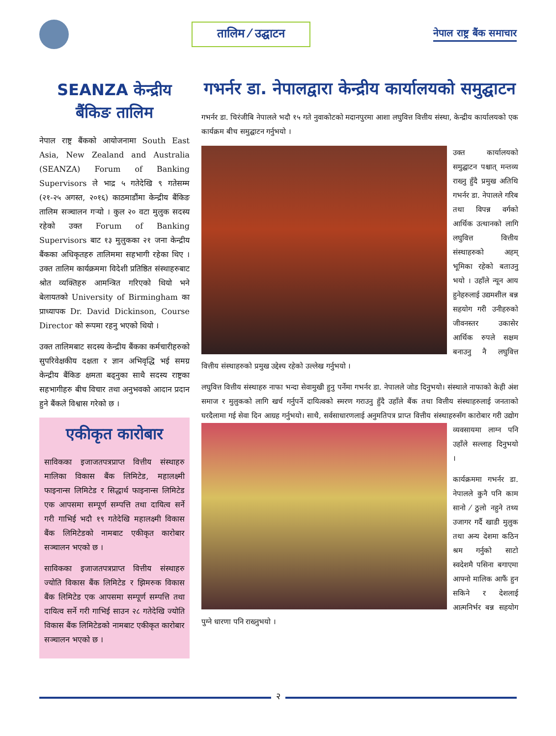तालिम ⁄ उद्घाटन
नेपाल राष्ट्र बैंक समाचार
SEANZA केन्द्रीय बैंकिङ तालिम
नेपाल राष्ट्र बैंकको आयोजनामा South East Asia, New Zealand and Australia (SEANZA) Forum of Banking Supervisors ले भाद्र ५ गतेदेखि ९ गतेसम्म (२१-२५ अगस्त, २०१६) काठमाडौंमा केन्द्रीय बैंकिङ तालिम सञ्चालन गर्‍यो । कुल २० वटा मुलुक सदस्य रहेको उक्त Forum of Banking Supervisors बाट १३ मुलुकका २१ जना केन्द्रीय बैंकका अधिकृतहरु तालिममा सहभागी रहेका थिए । उक्त तालिम कार्यक्रममा विदेशी प्रतिष्ठित संस्थाहरुबाट श्रोत व्यक्तिहरु आमन्त्रित गरिएको थियो भने बेलायतको University of Birmingham का प्राध्यापक Dr. David Dickinson, Course Director को रूपमा रहनु भएको थियो ।
उक्त तालिमबाट सदस्य केन्द्रीय बैंकका कर्मचारीहरुको सुपरिवेक्षकीय दक्षता र ज्ञान अभिवृद्धि भई समग्र केन्द्रीय बैंकिङ क्षमता बढ्नुका साथै सदस्य राष्ट्रका सहभागीहरु बीच विचार तथा अनुभवको आदान प्रदान हुने बैंकले विश्वास गरेको छ ।
एकीकृत कारोबार
साविकका इजाजतपत्रप्राप्त वित्तीय संस्थाहरु मालिका विकास बैंक लिमिटेड, महालक्ष्मी फाइनान्स लिमिटेड र सिद्धार्थ फाइनान्स लिमिटेड एक आपसमा सम्पूर्ण सम्पत्ति तथा दायित्व सर्ने गरी गाभिई भदौ १९ गतेदेखि महालक्ष्मी विकास बैंक लिमिटेडको नामबाट एकीकृत कारोबार सञ्चालन भएको छ ।
साविकका इजाजतपत्रप्राप्त वित्तीय संस्थाहरु ज्योति विकास बैंक लिमिटेड र झिमरुक विकास बैंक लिमिटेड एक आपसमा सम्पूर्ण सम्पत्ति तथा दायित्व सर्ने गरी गाभिई साउन २८ गतेदेखि ज्योति विकास बैंक लिमिटेडको नामबाट एकीकृत कारोबार सञ्चालन भएको छ ।
गभर्नर डा. नेपालद्वारा केन्द्रीय कार्यालयको समुद्घाटन
गभर्नर डा. चिरंजीबि नेपालले भदौ १५ गते नुवाकोटको मदानपुरमा आशा लघुवित्त वित्तीय संस्था, केन्द्रीय कार्यालयको एक कार्यक्रम बीच समुद्घाटन गर्नुभयो ।
उक्त कार्यालयको समुद्घाटन पश्चात् मन्तव्य राख्नु हुँदै प्रमुख अतिथि गभर्नर डा. नेपालले गरिब तथा विपन्न वर्गको आर्थिक उत्थानको लागि लघुवित्त वित्तीय संस्थाहरुको अहम् भूमिका रहेको बताउनु भयो । उहाँले न्यून आय हुनेहरुलाई उद्यमशील बन्न सहयोग गरी उनीहरुको जीवनस्तर उकासेर आर्थिक रुपले सक्षम बनाउनु नै लघुवित्त वित्तीय संस्थाहरुको प्रमुख उद्देश्य रहेको उल्लेख गर्नुभयो ।
लघुवित्त वित्तीय संस्थाहरु नाफा भन्दा सेवामुखी हुनु पर्नेमा गभर्नर डा. नेपालले जोड दिनुभयो। संस्थाले नाफाको केही अंश समाज र मुलुकको लागि खर्च गर्नुपर्ने दायित्वको स्मरण गराउनु हुँदै उहाँले बैंक तथा वित्तीय संस्थाहरुलाई जनताको घरदैलामा गई सेवा दिन आग्रह गर्नुभयो। साथै, सर्वसाधारणलाई अनुमतिपत्र प्राप्त वित्तीय संस्थाहरुसँग कारोबार गरी उद्योग व्यवसायमा लाग्न पनि उहाँले सल्लाह दिनुभयो ।
कार्यक्रममा गभर्नर डा. नेपालले कुनै पनि काम सानो ⁄ ठुलो नहुने तथ्य उजागर गर्दै खाडी मुलुक तथा अन्य देशमा कठिन श्रम गर्नुको साटो स्वदेशमै पसिना बगाएमा आफ्नो मालिक आफैं हुन सकिने र देशलाई आत्मनिर्भर बन्न सहयोग पुग्ने धारणा पनि राख्नुभयो ।
२